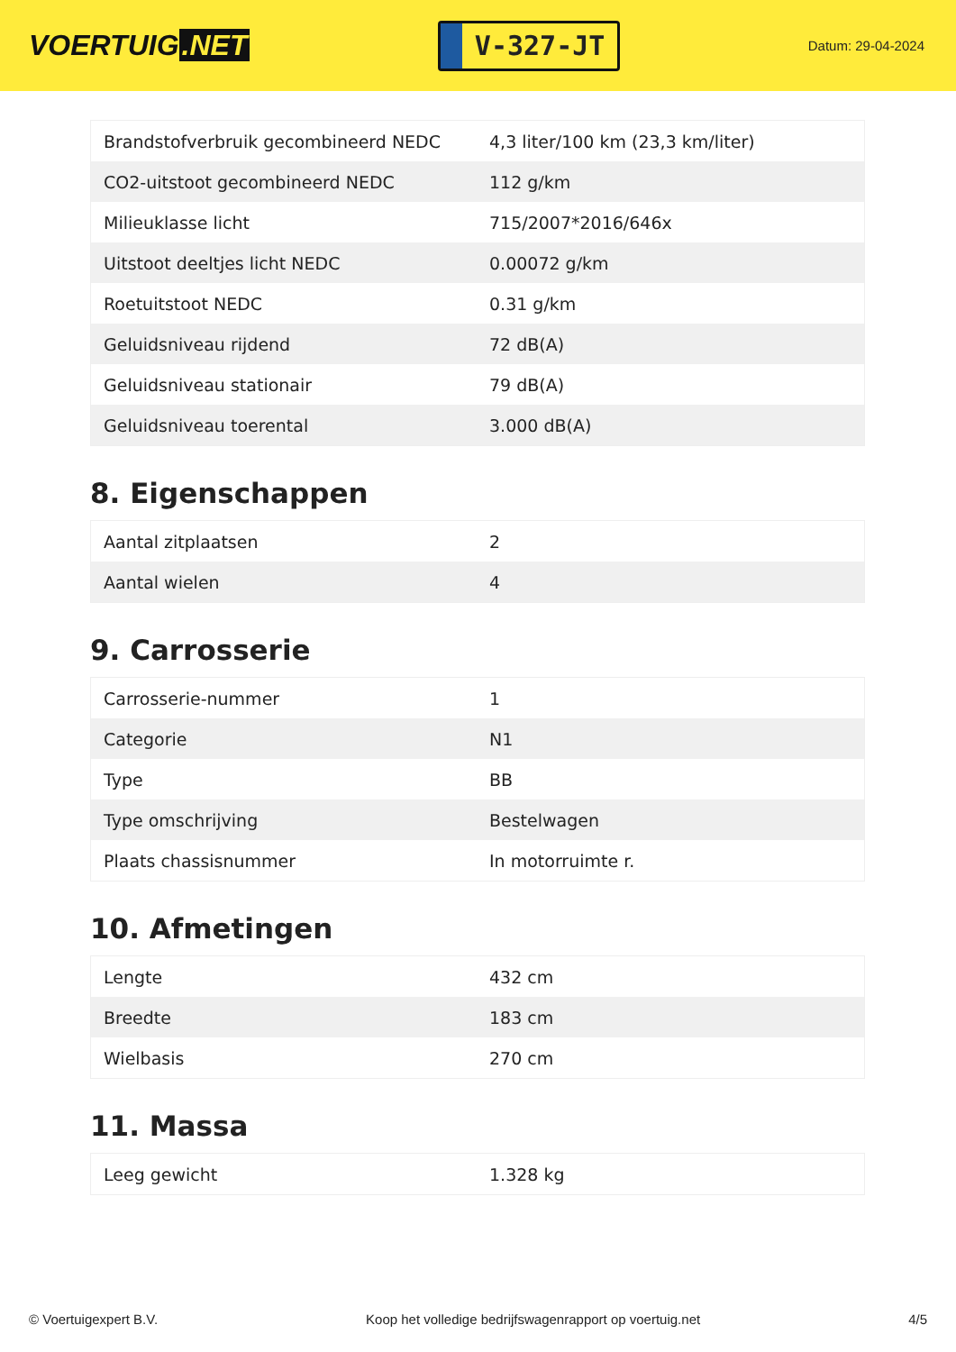VOERTUIG.NET
V-327-JT
Datum: 29-04-2024
| Brandstofverbruik gecombineerd NEDC | 4,3 liter/100 km (23,3 km/liter) |
| CO2-uitstoot gecombineerd NEDC | 112 g/km |
| Milieuklasse licht | 715/2007*2016/646x |
| Uitstoot deeltjes licht NEDC | 0.00072 g/km |
| Roetuitstoot NEDC | 0.31 g/km |
| Geluidsniveau rijdend | 72 dB(A) |
| Geluidsniveau stationair | 79 dB(A) |
| Geluidsniveau toerental | 3.000 dB(A) |
8. Eigenschappen
| Aantal zitplaatsen | 2 |
| Aantal wielen | 4 |
9. Carrosserie
| Carrosserie-nummer | 1 |
| Categorie | N1 |
| Type | BB |
| Type omschrijving | Bestelwagen |
| Plaats chassisnummer | In motorruimte r. |
10. Afmetingen
| Lengte | 432 cm |
| Breedte | 183 cm |
| Wielbasis | 270 cm |
11. Massa
| Leeg gewicht | 1.328 kg |
© Voertuigexpert B.V. Koop het volledige bedrijfswagenrapport op voertuig.net 4/5